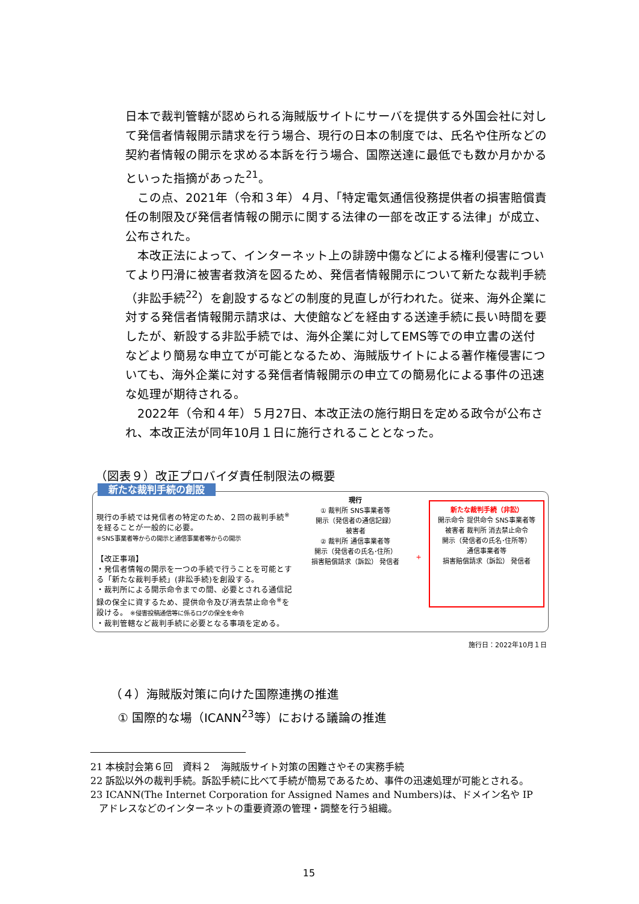日本で裁判管轄が認められる海賊版サイトにサーバを提供する外国会社に対して発信者情報開示請求を行う場合、現行の日本の制度では、氏名や住所などの契約者情報の開示を求める本訴を行う場合、国際送達に最低でも数か月かかるといった指摘があった<sup>21</sup>。
この点、2021年（令和３年）４月、「特定電気通信役務提供者の損害賠償責任の制限及び発信者情報の開示に関する法律の一部を改正する法律」が成立、公布された。
本改正法によって、インターネット上の誹謗中傷などによる権利侵害についてより円滑に被害者救済を図るため、発信者情報開示について新たな裁判手続（非訟手続<sup>22</sup>）を創設するなどの制度的見直しが行われた。従来、海外企業に対する発信者情報開示請求は、大使館などを経由する送達手続に長い時間を要したが、新設する非訟手続では、海外企業に対してEMS等での申立書の送付などより簡易な申立てが可能となるため、海賊版サイトによる著作権侵害についても、海外企業に対する発信者情報開示の申立ての簡易化による事件の迅速な処理が期待される。
2022年（令和４年）５月27日、本改正法の施行期日を定める政令が公布され、本改正法が同年10月１日に施行されることとなった。
（図表９）改正プロバイダ責任制限法の概要
新たな裁判手続の創設
現行の手続では発信者の特定のため、２回の裁判手続<sup>※</sup>を経ることが一般的に必要。
※SNS事業者等からの開示と通信事業者等からの開示
【改正事項】
・発信者情報の開示を一つの手続で行うことを可能とする「新たな裁判手続」(非訟手続)を創設する。
・裁判所による開示命令までの間、必要とされる通信記録の保全に資するため、提供命令及び消去禁止命令<sup>※</sup>を設ける。 ※侵害投稿通信等に係るログの保全を命令
・裁判管轄など裁判手続に必要となる事項を定める。
現行
① 裁判所 SNS事業者等
開示（発信者の通信記録）
被害者
② 裁判所 通信事業者等
開示（発信者の氏名･住所）
損害賠償請求（訴訟） 発信者
+
新たな裁判手続（非訟）
開示命令 提供命令 SNS事業者等
被害者 裁判所 消去禁止命令
開示（発信者の氏名･住所等）
通信事業者等
損害賠償請求（訴訟） 発信者
施行日：2022年10月１日
（４）海賊版対策に向けた国際連携の推進
① 国際的な場（ICANN<sup>23</sup>等）における議論の推進
21 本検討会第６回　資料２　海賊版サイト対策の困難さやその実務手続
22 訴訟以外の裁判手続。訴訟手続に比べて手続が簡易であるため、事件の迅速処理が可能とされる。
23 ICANN(The Internet Corporation for Assigned Names and Numbers)は、ドメイン名や IP アドレスなどのインターネットの重要資源の管理・調整を行う組織。
15